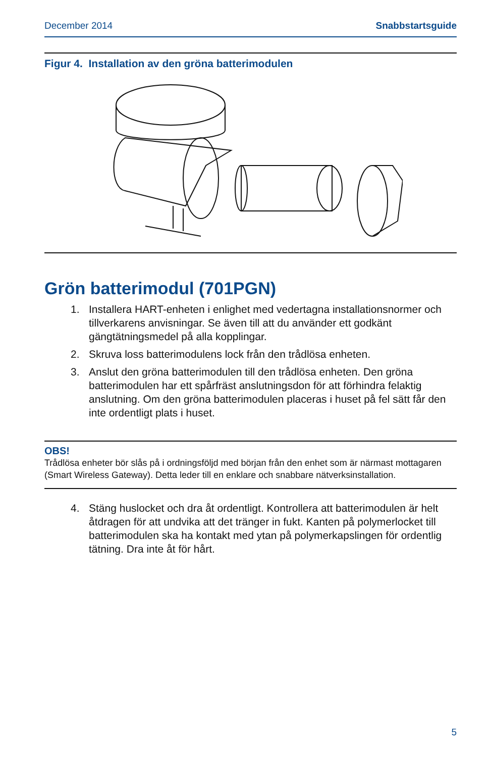December 2014 Snabbstartsguide
Figur 4. Installation av den gröna batterimodulen
Grön batterimodul (701PGN)
1. Installera HART-enheten i enlighet med vedertagna installationsnormer och tillverkarens anvisningar. Se även till att du använder ett godkänt gängtätningsmedel på alla kopplingar.
2. Skruva loss batterimodulens lock från den trådlösa enheten.
3. Anslut den gröna batterimodulen till den trådlösa enheten. Den gröna batterimodulen har ett spårfräst anslutningsdon för att förhindra felaktig anslutning. Om den gröna batterimodulen placeras i huset på fel sätt får den inte ordentligt plats i huset.
OBS!
Trådlösa enheter bör slås på i ordningsföljd med början från den enhet som är närmast mottagaren (Smart Wireless Gateway). Detta leder till en enklare och snabbare nätverksinstallation.
4. Stäng huslocket och dra åt ordentligt. Kontrollera att batterimodulen är helt åtdragen för att undvika att det tränger in fukt. Kanten på polymerlocket till batterimodulen ska ha kontakt med ytan på polymerkapslingen för ordentlig tätning. Dra inte åt för hårt.
5